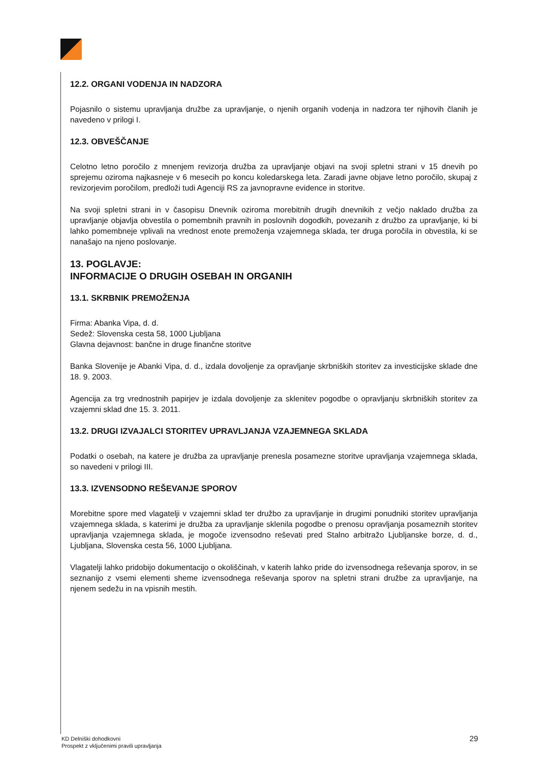12.2. ORGANI VODENJA IN NADZORA
Pojasnilo o sistemu upravljanja družbe za upravljanje, o njenih organih vodenja in nadzora ter njihovih članih je navedeno v prilogi I.
12.3. OBVEŠČANJE
Celotno letno poročilo z mnenjem revizorja družba za upravljanje objavi na svoji spletni strani v 15 dnevih po sprejemu oziroma najkasneje v 6 mesecih po koncu koledarskega leta. Zaradi javne objave letno poročilo, skupaj z revizorjevim poročilom, predloži tudi Agenciji RS za javnopravne evidence in storitve.
Na svoji spletni strani in v časopisu Dnevnik oziroma morebitnih drugih dnevnikih z večjo naklado družba za upravljanje objavlja obvestila o pomembnih pravnih in poslovnih dogodkih, povezanih z družbo za upravljanje, ki bi lahko pomembneje vplivali na vrednost enote premoženja vzajemnega sklada, ter druga poročila in obvestila, ki se nanašajo na njeno poslovanje.
13. POGLAVJE:
INFORMACIJE O DRUGIH OSEBAH IN ORGANIH
13.1. SKRBNIK PREMOŽENJA
Firma: Abanka Vipa, d. d.
Sedež: Slovenska cesta 58, 1000 Ljubljana
Glavna dejavnost: bančne in druge finančne storitve
Banka Slovenije je Abanki Vipa, d. d., izdala dovoljenje za opravljanje skrbniških storitev za investicijske sklade dne 18. 9. 2003.
Agencija za trg vrednostnih papirjev je izdala dovoljenje za sklenitev pogodbe o opravljanju skrbniških storitev za vzajemni sklad dne 15. 3. 2011.
13.2. DRUGI IZVAJALCI STORITEV UPRAVLJANJA VZAJEMNEGA SKLADA
Podatki o osebah, na katere je družba za upravljanje prenesla posamezne storitve upravljanja vzajemnega sklada, so navedeni v prilogi III.
13.3. IZVENSODNO REŠEVANJE SPOROV
Morebitne spore med vlagatelji v vzajemni sklad ter družbo za upravljanje in drugimi ponudniki storitev upravljanja vzajemnega sklada, s katerimi je družba za upravljanje sklenila pogodbe o prenosu opravljanja posameznih storitev upravljanja vzajemnega sklada, je mogoče izvensodno reševati pred Stalno arbitražo Ljubljanske borze, d. d., Ljubljana, Slovenska cesta 56, 1000 Ljubljana.
Vlagatelji lahko pridobijo dokumentacijo o okoliščinah, v katerih lahko pride do izvensodnega reševanja sporov, in se seznanijo z vsemi elementi sheme izvensodnega reševanja sporov na spletni strani družbe za upravljanje, na njenem sedežu in na vpisnih mestih.
KD Delniški dohodkovni
Prospekt z vključenimi pravili upravljanja
29